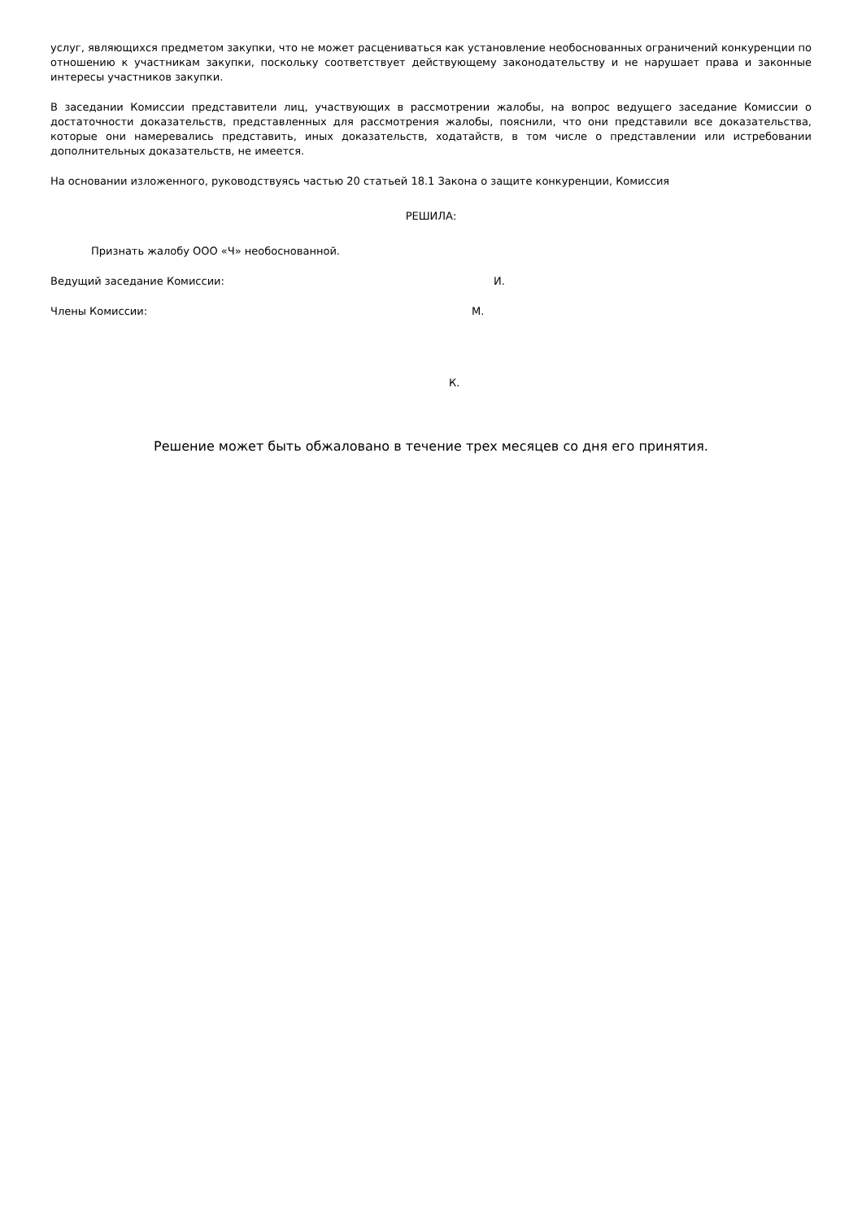услуг, являющихся предметом закупки, что не может расцениваться как установление необоснованных ограничений конкуренции по отношению к участникам закупки, поскольку соответствует действующему законодательству и не нарушает права и законные интересы участников закупки.
В заседании Комиссии представители лиц, участвующих в рассмотрении жалобы, на вопрос ведущего заседание Комиссии о достаточности доказательств, представленных для рассмотрения жалобы, пояснили, что они представили все доказательства, которые они намеревались представить, иных доказательств, ходатайств, в том числе о представлении или истребовании дополнительных доказательств, не имеется.
На основании изложенного, руководствуясь частью 20 статьей 18.1 Закона о защите конкуренции, Комиссия
РЕШИЛА:
Признать жалобу ООО «Ч» необоснованной.
Ведущий заседание Комиссии: И.
Члены Комиссии: М.
К.
Решение может быть обжаловано в течение трех месяцев со дня его принятия.